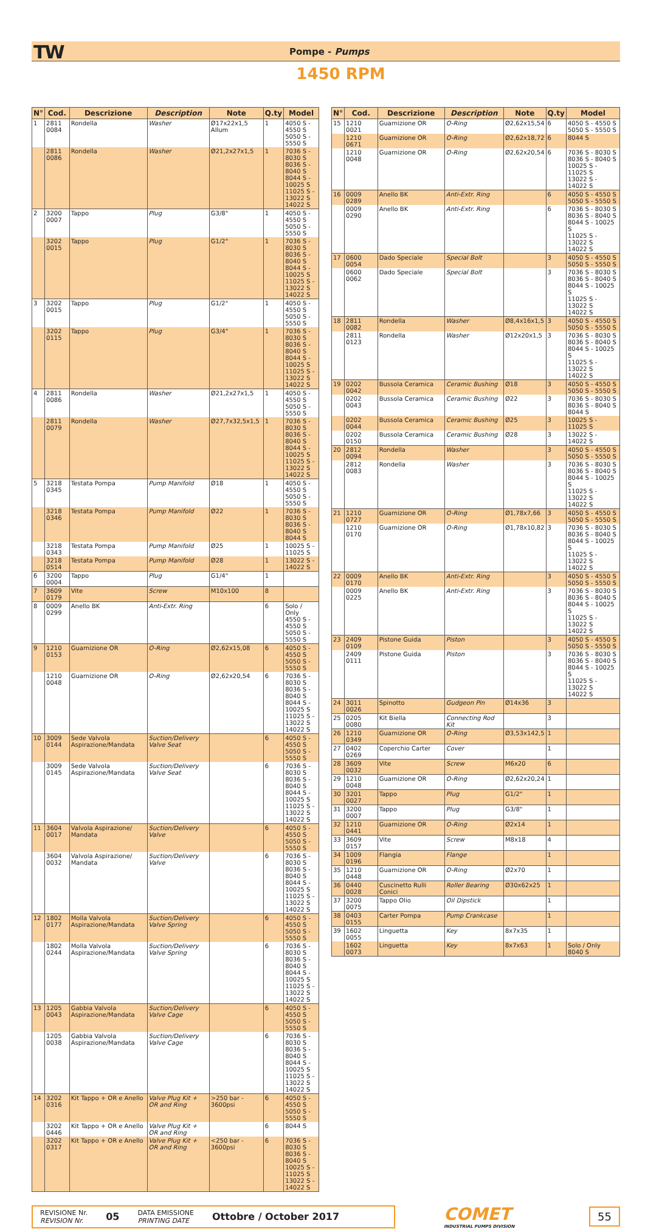TW Pompe - Pumps
1450 RPM
| N° | Cod. | Descrizione | Description | Note | Q.ty | Model |
| --- | --- | --- | --- | --- | --- | --- |
| 1 | 2811 0084 | Rondella | Washer | Ø17x22x1,5 Allum | 1 | 4050 S - 4550 S 5050 S - 5550 S |
| | 2811 0086 | Rondella | Washer | Ø21,2x27x1,5 | 1 | 7036 S - 8030 S 8036 S - 8040 S 8044 S - 10025 S 11025 S - 13022 S 14022 S |
| 2 | 3200 0007 | Tappo | Plug | G3/8" | 1 | 4050 S - 4550 S 5050 S - 5550 S |
| | 3202 0015 | Tappo | Plug | G1/2" | 1 | 7036 S - 8030 S 8036 S - 8040 S 8044 S - 10025 S 11025 S - 13022 S 14022 S |
| 3 | 3202 0015 | Tappo | Plug | G1/2" | 1 | 4050 S - 4550 S 5050 S - 5550 S |
| | 3202 0115 | Tappo | Plug | G3/4" | 1 | 7036 S - 8030 S 8036 S - 8040 S 8044 S - 10025 S 11025 S - 13022 S 14022 S |
| 4 | 2811 0086 | Rondella | Washer | Ø21,2x27x1,5 | 1 | 4050 S - 4550 S 5050 S - 5550 S |
| | 2811 0079 | Rondella | Washer | Ø27,7x32,5x1,5 | 1 | 7036 S - 8030 S 8036 S - 8040 S 8044 S - 10025 S 11025 S - 13022 S 14022 S |
| 5 | 3218 0345 | Testata Pompa | Pump Manifold | Ø18 | 1 | 4050 S - 4550 S 5050 S - 5550 S |
| | 3218 0346 | Testata Pompa | Pump Manifold | Ø22 | 1 | 7036 S - 8030 S 8036 S - 8040 S 8044 S |
| | 3218 0343 | Testata Pompa | Pump Manifold | Ø25 | 1 | 10025 S - 11025 S |
| | 3218 0514 | Testata Pompa | Pump Manifold | Ø28 | 1 | 13022 S - 14022 S |
| 6 | 3200 0004 | Tappo | Plug | G1/4" | 1 | |
| 7 | 3609 0179 | Vite | Screw | M10x100 | 8 | |
| 8 | 0009 0299 | Anello BK | Anti-Extr. Ring | | 6 | Solo / Only 4550 S - 4550 S 5050 S - 5550 S |
| 9 | 1210 0153 | Guarnizione OR | O-Ring | Ø2,62x15,08 | 6 | 4050 S - 4550 S 5050 S - 5550 S |
| | 1210 0048 | Guarnizione OR | O-Ring | Ø2,62x20,54 | 6 | 7036 S - 8030 S 8036 S - 8040 S 8044 S - 10025 S 11025 S - 13022 S 14022 S |
| 10 | 3009 0144 | Sede Valvola Aspirazione/Mandata | Suction/Delivery Valve Seat | | 6 | 4050 S - 4550 S 5050 S - 5550 S |
| | 3009 0145 | Sede Valvola Aspirazione/Mandata | Suction/Delivery Valve Seat | | 6 | 7036 S - 8030 S 8036 S - 8040 S 8044 S - 10025 S 11025 S - 13022 S 14022 S |
| 11 | 3604 0017 | Valvola Aspirazione/ Mandata | Suction/Delivery Valve | | 6 | 4050 S - 4550 S 5050 S - 5550 S |
| | 3604 0032 | Valvola Aspirazione/ Mandata | Suction/Delivery Valve | | 6 | 7036 S - 8030 S 8036 S - 8040 S 8044 S - 10025 S 11025 S - 13022 S 14022 S |
| 12 | 1802 0177 | Molla Valvola Aspirazione/Mandata | Suction/Delivery Valve Spring | | 6 | 4050 S - 4550 S 5050 S - 5550 S |
| | 1802 0244 | Molla Valvola Aspirazione/Mandata | Suction/Delivery Valve Spring | | 6 | 7036 S - 8030 S 8036 S - 8040 S 8044 S - 10025 S 11025 S - 13022 S 14022 S |
| 13 | 1205 0043 | Gabbia Valvola Aspirazione/Mandata | Suction/Delivery Valve Cage | | 6 | 4050 S - 4550 S 5050 S - 5550 S |
| | 1205 0038 | Gabbia Valvola Aspirazione/Mandata | Suction/Delivery Valve Cage | | 6 | 7036 S - 8030 S 8036 S - 8040 S 8044 S - 10025 S 11025 S - 13022 S 14022 S |
| 14 | 3202 0316 | Kit Tappo + OR e Anello | Valve Plug Kit + OR and Ring | >250 bar - 3600psi | 6 | 4050 S - 4550 S 5050 S - 5550 S |
| | 3202 0446 | Kit Tappo + OR e Anello | Valve Plug Kit + OR and Ring | | 6 | 8044 S |
| | 3202 0317 | Kit Tappo + OR e Anello | Valve Plug Kit + OR and Ring | <250 bar - 3600psi | 6 | 7036 S - 8030 S 8036 S - 8040 S 10025 S - 11025 S 13022 S - 14022 S |
| N° | Cod. | Descrizione | Description | Note | Q.ty | Model |
| --- | --- | --- | --- | --- | --- | --- |
| 15 | 1210 0021 | Guarnizione OR | O-Ring | Ø2,62x15,54 | 6 | 4050 S - 4550 S 5050 S - 5550 S |
| | 1210 0671 | Guarnizione OR | O-Ring | Ø2,62x18,72 | 6 | 8044 S |
| | 1210 0048 | Guarnizione OR | O-Ring | Ø2,62x20,54 | 6 | 7036 S - 8030 S 8036 S - 8040 S 10025 S - 11025 S 13022 S - 14022 S |
| 16 | 0009 0289 | Anello BK | Anti-Extr. Ring | | 6 | 4050 S - 4550 S 5050 S - 5550 S |
| | 0009 0290 | Anello BK | Anti-Extr. Ring | | 6 | 7036 S - 8030 S 8036 S - 8040 S 8044 S - 10025 S 11025 S - 13022 S 14022 S |
| 17 | 0600 0054 | Dado Speciale | Special Bolt | | 3 | 4050 S - 4550 S 5050 S - 5550 S |
| | 0600 0062 | Dado Speciale | Special Bolt | | 3 | 7036 S - 8030 S 8036 S - 8040 S 8044 S - 10025 S 11025 S - 13022 S 14022 S |
| 18 | 2811 0082 | Rondella | Washer | Ø8,4x16x1,5 | 3 | 4050 S - 4550 S 5050 S - 5550 S |
| | 2811 0123 | Rondella | Washer | Ø12x20x1,5 | 3 | 7036 S - 8030 S 8036 S - 8040 S 8044 S - 10025 S 11025 S - 13022 S 14022 S |
| 19 | 0202 0042 | Bussola Ceramica | Ceramic Bushing | Ø18 | 3 | 4050 S - 4550 S 5050 S - 5550 S |
| | 0202 0043 | Bussola Ceramica | Ceramic Bushing | Ø22 | 3 | 7036 S - 8030 S 8036 S - 8040 S 8044 S |
| | 0202 0044 | Bussola Ceramica | Ceramic Bushing | Ø25 | 3 | 10025 S - 11025 S |
| | 0202 0150 | Bussola Ceramica | Ceramic Bushing | Ø28 | 3 | 13022 S - 14022 S |
| 20 | 2812 0094 | Rondella | Washer | | 3 | 4050 S - 4550 S 5050 S - 5550 S |
| | 2812 0083 | Rondella | Washer | | 3 | 7036 S - 8030 S 8036 S - 8040 S 8044 S - 10025 S 11025 S - 13022 S 14022 S |
| 21 | 1210 0727 | Guarnizione OR | O-Ring | Ø1,78x7,66 | 3 | 4050 S - 4550 S 5050 S - 5550 S |
| | 1210 0170 | Guarnizione OR | O-Ring | Ø1,78x10,82 | 3 | 7036 S - 8030 S 8036 S - 8040 S 8044 S - 10025 S 11025 S - 13022 S 14022 S |
| 22 | 0009 0170 | Anello BK | Anti-Extr. Ring | | 3 | 4050 S - 4550 S 5050 S - 5550 S |
| | 0009 0225 | Anello BK | Anti-Extr. Ring | | 3 | 7036 S - 8030 S 8036 S - 8040 S 8044 S - 10025 S 11025 S - 13022 S 14022 S |
| 23 | 2409 0109 | Pistone Guida | Piston | | 3 | 4050 S - 4550 S 5050 S - 5550 S |
| | 2409 0111 | Pistone Guida | Piston | | 3 | 7036 S - 8030 S 8036 S - 8040 S 8044 S - 10025 S 11025 S - 13022 S 14022 S |
| 24 | 3011 0026 | Spinotto | Gudgeon Pin | Ø14x36 | 3 | |
| 25 | 0205 0080 | Kit Biella | Connecting Rod Kit | | 3 | |
| 26 | 1210 0349 | Guarnizione OR | O-Ring | Ø3,53x142,5 | 1 | |
| 27 | 0402 0269 | Coperchio Carter | Cover | | 1 | |
| 28 | 3609 0032 | Vite | Screw | M6x20 | 6 | |
| 29 | 1210 0048 | Guarnizione OR | O-Ring | Ø2,62x20,24 | 1 | |
| 30 | 3201 0027 | Tappo | Plug | G1/2" | 1 | |
| 31 | 3200 0007 | Tappo | Plug | G3/8" | 1 | |
| 32 | 1210 0441 | Guarnizione OR | O-Ring | Ø2x14 | 1 | |
| 33 | 3609 0157 | Vite | Screw | M8x18 | 4 | |
| 34 | 1009 0196 | Flangia | Flange | | 1 | |
| 35 | 1210 0448 | Guarnizione OR | O-Ring | Ø2x70 | 1 | |
| 36 | 0440 0028 | Cuscinetto Rulli Conici | Roller Bearing | Ø30x62x25 | 1 | |
| 37 | 3200 0075 | Tappo Olio | Oil Dipstick | | 1 | |
| 38 | 0403 0155 | Carter Pompa | Pump Crankcase | | 1 | |
| 39 | 1602 0055 | Linguetta | Key | 8x7x35 | 1 | |
| | 1602 0073 | Linguetta | Key | 8x7x63 | 1 | Solo / Only 8040 S |
REVISIONE Nr.
REVISION Nr.
05
DATA EMISSIONE
PRINTING DATE
Ottobre / October 2017
COMET
INDUSTRIAL PUMPS DIVISION
55